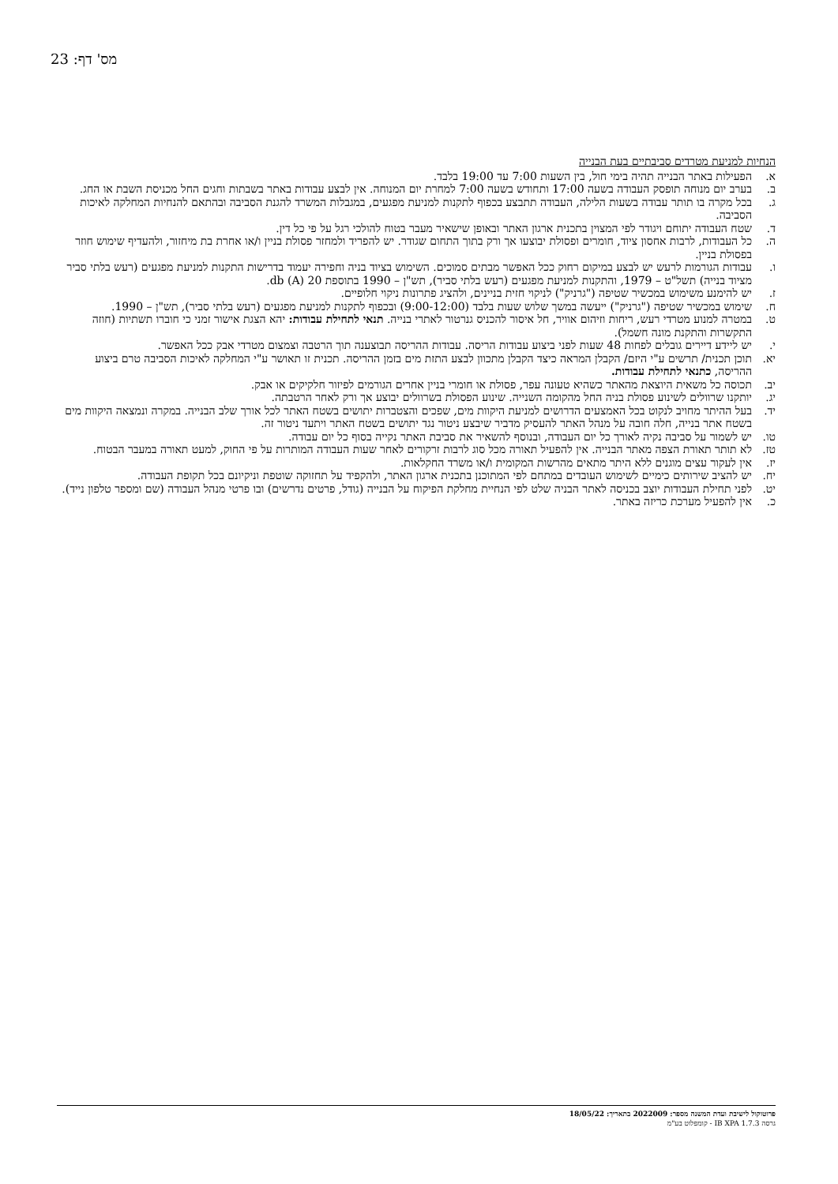מס' דף: 23
הנחיות למניעת מטרדים סביבתיים בעת הבנייה
א. הפעילות באתר הבנייה תהיה בימי חול, בין השעות 7:00 עד 19:00 בלבד.
ב. בערב יום מנוחה תופסק העבודה בשעה 17:00 ותחודש בשעה 7:00 למחרת יום המנוחה. אין לבצע עבודות באתר בשבתות וחגים החל מכניסת השבת או החג.
ג. בכל מקרה בו תותר עבודה בשעות הלילה, העבודה תתבצע בכפוף לתקנות למניעת מפגעים, במגבלות המשרד להגנת הסביבה ובהתאם להנחיות המחלקה לאיכות הסביבה.
ד. שטח העבודה יתוחם ויגודר לפי המצוין בתכנית ארגון האתר ובאופן שישאיר מעבר בטוח להולכי רגל על פי כל דין.
ה. כל העבודות, לרבות אחסון ציוד, חומרים ופסולת יבוצעו אך ורק בתוך התחום שגודר. יש להפריד ולמחזר פסולת בניין ו/או אחרת בת מיחזור, ולהעדיף שימוש חוזר בפסולת בניין.
ו. עבודות הגורמות לרעש יש לבצע במיקום רחוק ככל האפשר מבתים סמוכים. השימוש בציוד בניה וחפירה יעמוד בדרישות התקנות למניעת מפגעים (רעש בלתי סביר מציוד בנייה) תשל"ט – 1979, והתקנות למניעת מפגעים (רעש בלתי סביר), תש"ן – 1990 בתוספת 20 db (A).
ז. יש להימנע משימוש במכשיר שטיפה ("גרניק") לניקוי חזית בניינים, ולהציג פתרונות ניקוי חלופיים.
ח. שימוש במכשיר שטיפה ("גרניק") ייעשה במשך שלוש שעות בלבד (9:00-12:00) ובכפוף לתקנות למניעת מפגעים (רעש בלתי סביר), תש"ן – 1990.
ט. במטרה למנוע מטרדי רעש, ריחות וזיהום אוויר, חל איסור להכניס גנרטור לאתרי בנייה. תנאי לתחילת עבודות: יהא הצגת אישור זמני כי חוברו תשתיות (חוזה התקשרות והתקנת מונה חשמל).
י. יש ליידע דיירים גובלים לפחות 48 שעות לפני ביצוע עבודות הריסה. עבודות ההריסה תבוצענה תוך הרטבה וצמצום מטרדי אבק ככל האפשר.
יא. תוכן תכנית/ תרשים ע"י היזם/ הקבלן המראה כיצד הקבלן מתכוון לבצע התזת מים בזמן ההריסה. תכנית זו תאושר ע"י המחלקה לאיכות הסביבה טרם ביצוע ההריסה, כתנאי לתחילת עבודות.
יב. תכוסה כל משאית היוצאת מהאתר כשהיא טעונה עפר, פסולת או חומרי בניין אחרים הגורמים לפיזור חלקיקים או אבק.
יג. יותקנו שרוולים לשינוע פסולת בניה החל מהקומה השנייה. שינוע הפסולת בשרוולים יבוצע אך ורק לאחר הרטבתה.
יד. בעל ההיתר מחויב לנקוט בכל האמצעים הדרושים למניעת היקוות מים, שפכים והצטברות יתושים בשטח האתר לכל אורך שלב הבנייה. במקרה ונמצאה היקוות מים בשטח אתר בנייה, חלה חובה על מנהל האתר להעסיק מדביר שיבצע ניטור נגד יתושים בשטח האתר ויתעד ניטור זה.
טו. יש לשמור על סביבה נקיה לאורך כל יום העבודה, ובנוסף להשאיר את סביבת האתר נקייה בסוף כל יום עבודה.
טז. לא תותר תאורת הצפה מאתר הבנייה. אין להפעיל תאורה מכל סוג לרבות זרקורים לאחר שעות העבודה המותרות על פי החוק, למעט תאורה במעבר הבטוח.
יז. אין לעקור עצים מוגנים ללא היתר מתאים מהרשות המקומית ו/או משרד החקלאות.
יח. יש להציב שירותים כימיים לשימוש העובדים במתחם לפי המתוכנן בתכנית ארגון האתר, ולהקפיד על תחזוקה שוטפת וניקיונם בכל תקופת העבודה.
יט. לפני תחילת העבודות יוצב בכניסה לאתר הבניה שלט לפי הנחיית מחלקת הפיקוח על הבנייה (גודל, פרטים נדרשים) ובו פרטי מנהל העבודה (שם ומספר טלפון נייד).
כ. אין להפעיל מערכת כריזה באתר.
פרוטוקול לישיבת ועדת המשנה מספר: 2022009 בתאריך: 18/05/22
גרסה IB XPA 1.7.3 - קומפלוט בע"מ